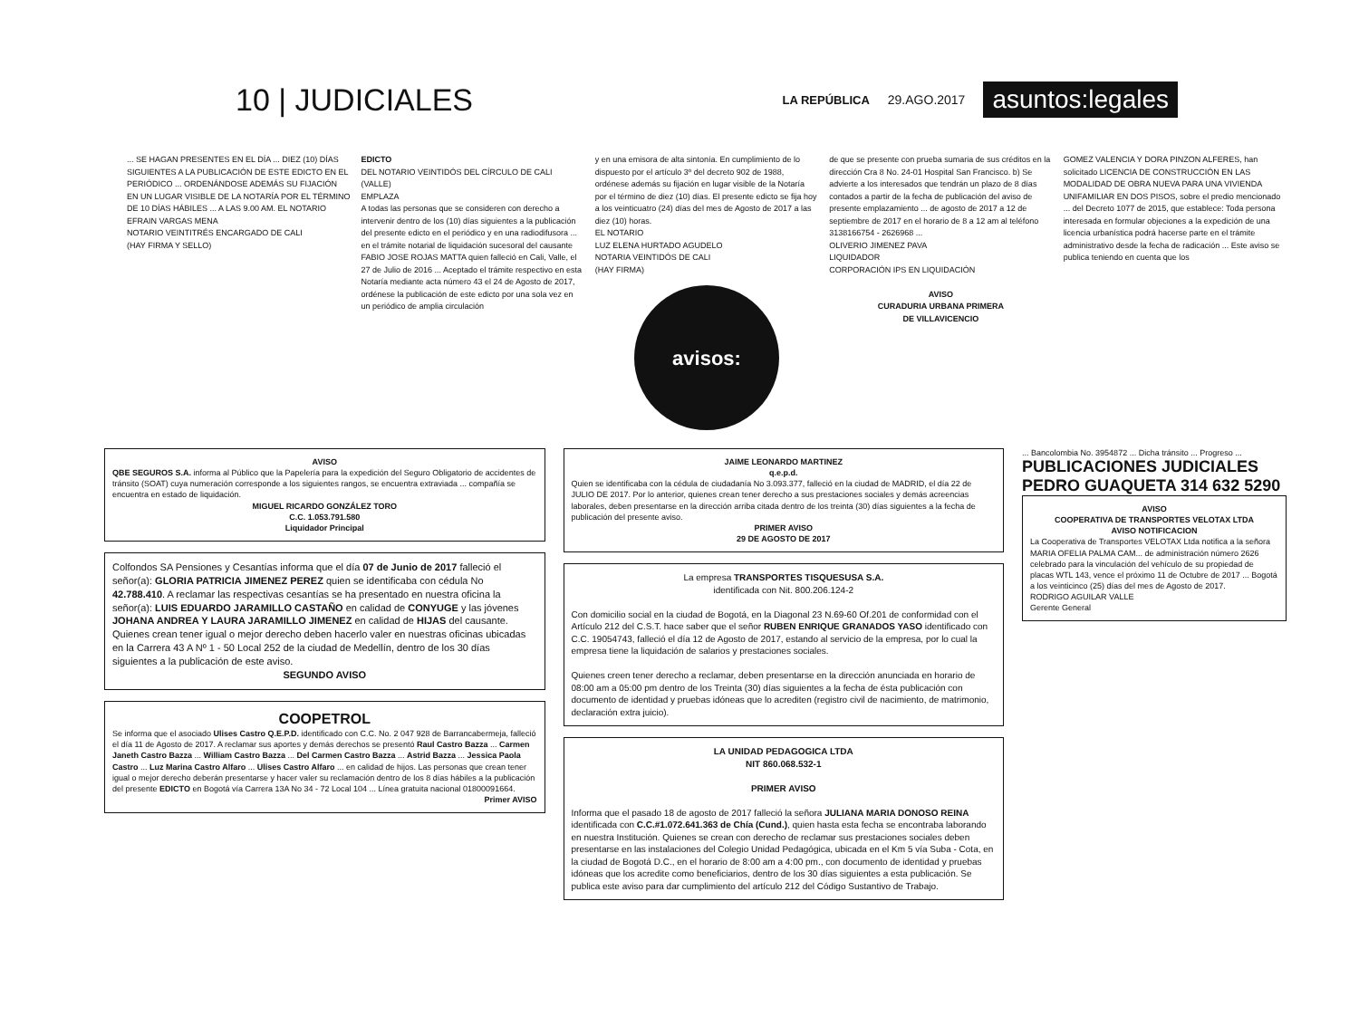10 | JUDICIALES
LA REPÚBLICA 29.AGO.2017 asuntos:legales
... SE HAGAN PRESENTES EN EL DÍA ... DIEZ (10) DÍAS SIGUIENTES A LA PUBLICACIÓN DE ESTE EDICTO EN EL PERIÓDICO ... ORDENÁNDOSE ADEMÁS SU FIJACIÓN EN UN LUGAR VISIBLE DE LA NOTARÍA POR EL TÉRMINO DE 10 DÍAS HÁBILES ... A LAS 9.00 AM. EL NOTARIO
EFRAIN VARGAS MENA
NOTARIO VEINTITRÉS ENCARGADO DE CALI
(HAY FIRMA Y SELLO)
EDICTO
DEL NOTARIO VEINTIDÓS DEL CÍRCULO DE CALI (VALLE)
EMPLAZA
A todas las personas que se consideren con derecho a intervenir dentro de los (10) días siguientes a la publicación del presente edicto en el periódico y en una radiodifusora ... en el trámite notarial de liquidación sucesoral del causante FABIO JOSE ROJAS MATTA quien falleció en Cali, Valle, el 27 de Julio de 2016 ... Aceptado el trámite respectivo en esta Notaría mediante acta número 43 el 24 de Agosto de 2017, ordénese la publicación de este edicto por una sola vez en un periódico de amplia circulación
y en una emisora de alta sintonía. En cumplimiento de lo dispuesto por el artículo 3º del decreto 902 de 1988, ordénese además su fijación en lugar visible de la Notaría por el término de diez (10) días. El presente edicto se fija hoy a los veinticuatro (24) días del mes de Agosto de 2017 a las diez (10) horas.
EL NOTARIO
LUZ ELENA HURTADO AGUDELO
NOTARIA VEINTIDÓS DE CALI
(HAY FIRMA)
avisos:
de que se presente con prueba sumaria de sus créditos en la dirección Cra 8 No. 24-01 Hospital San Francisco. b) Se advierte a los interesados que tendrán un plazo de 8 días contados a partir de la fecha de publicación del aviso de presente emplazamiento ... de agosto de 2017 a 12 de septiembre de 2017 en el horario de 8 a 12 am al teléfono 3138166754 - 2626968 ...
OLIVERIO JIMENEZ PAVA
LIQUIDADOR
CORPORACIÓN IPS EN LIQUIDACIÓN
AVISO
CURADURIA URBANA PRIMERA
DE VILLAVICENCIO
GOMEZ VALENCIA Y DORA PINZON ALFERES, han solicitado LICENCIA DE CONSTRUCCIÓN EN LAS MODALIDAD DE OBRA NUEVA PARA UNA VIVIENDA UNIFAMILIAR EN DOS PISOS, sobre el predio mencionado ... del Decreto 1077 de 2015, que establece: Toda persona interesada en formular objeciones a la expedición de una licencia urbanística podrá hacerse parte en el trámite administrativo desde la fecha de radicación ... Este aviso se publica teniendo en cuenta que los
AVISO
QBE SEGUROS S.A. informa al Público que la Papelería para la expedición del Seguro Obligatorio de accidentes de tránsito (SOAT) cuya numeración corresponde a los siguientes rangos, se encuentra extraviada ... compañía se encuentra en estado de liquidación.
MIGUEL RICARDO GONZÁLEZ TORO
C.C. 1.053.791.580
Liquidador Principal
Colfondos SA Pensiones y Cesantías informa que el día 07 de Junio de 2017 falleció el señor(a): GLORIA PATRICIA JIMENEZ PEREZ quien se identificaba con cédula No 42.788.410. A reclamar las respectivas cesantías se ha presentado en nuestra oficina la señor(a): LUIS EDUARDO JARAMILLO CASTAÑO en calidad de CONYUGE y las jóvenes JOHANA ANDREA Y LAURA JARAMILLO JIMENEZ en calidad de HIJAS del causante. Quienes crean tener igual o mejor derecho deben hacerlo valer en nuestras oficinas ubicadas en la Carrera 43 A Nº 1 - 50 Local 252 de la ciudad de Medellín, dentro de los 30 días siguientes a la publicación de este aviso.
SEGUNDO AVISO
COOPETROL
Se informa que el asociado Ulises Castro Q.E.P.D. identificado con C.C. No. 2 047 928 de Barrancabermeja, falleció el día 11 de Agosto de 2017. A reclamar sus aportes y demás derechos se presentó Raul Castro Bazza ... Carmen Janeth Castro Bazza ... William Castro Bazza ... Del Carmen Castro Bazza ... Astrid Bazza ... Jessica Paola Castro ... Luz Marina Castro Alfaro ... Ulises Castro Alfaro ... en calidad de hijos. Las personas que crean tener igual o mejor derecho deberán presentarse y hacer valer su reclamación dentro de los 8 días hábiles a la publicación del presente EDICTO en Bogotá vía Carrera 13A No 34 - 72 Local 104 ... Línea gratuita nacional 01800091664.
Primer AVISO
JAIME LEONARDO MARTINEZ
q.e.p.d.
Quien se identificaba con la cédula de ciudadanía No 3.093.377, falleció en la ciudad de MADRID, el día 22 de JULIO DE 2017. Por lo anterior, quienes crean tener derecho a sus prestaciones sociales y demás acreencias laborales, deben presentarse en la dirección arriba citada dentro de los treinta (30) días siguientes a la fecha de publicación del presente aviso.
PRIMER AVISO
29 DE AGOSTO DE 2017
La empresa TRANSPORTES TISQUESUSA S.A.
identificada con Nit. 800.206.124-2
Con domicilio social en la ciudad de Bogotá, en la Diagonal 23 N.69-60 Of.201 de conformidad con el Artículo 212 del C.S.T. hace saber que el señor RUBEN ENRIQUE GRANADOS YASO identificado con C.C. 19054743, falleció el día 12 de Agosto de 2017, estando al servicio de la empresa, por lo cual la empresa tiene la liquidación de salarios y prestaciones sociales.
Quienes creen tener derecho a reclamar, deben presentarse en la dirección anunciada en horario de 08:00 am a 05:00 pm dentro de los Treinta (30) días siguientes a la fecha de ésta publicación con documento de identidad y pruebas idóneas que lo acrediten (registro civil de nacimiento, de matrimonio, declaración extra juicio).
LA UNIDAD PEDAGOGICA LTDA
NIT 860.068.532-1
PRIMER AVISO
Informa que el pasado 18 de agosto de 2017 falleció la señora JULIANA MARIA DONOSO REINA identificada con C.C.#1.072.641.363 de Chía (Cund.), quien hasta esta fecha se encontraba laborando en nuestra Institución. Quienes se crean con derecho de reclamar sus prestaciones sociales deben presentarse en las instalaciones del Colegio Unidad Pedagógica, ubicada en el Km 5 vía Suba - Cota, en la ciudad de Bogotá D.C., en el horario de 8:00 am a 4:00 pm., con documento de identidad y pruebas idóneas que los acredite como beneficiarios, dentro de los 30 días siguientes a esta publicación. Se publica este aviso para dar cumplimiento del artículo 212 del Código Sustantivo de Trabajo.
... Bancolombia No. 3954872 ... Dicha tránsito ... Progreso ...
PUBLICACIONES JUDICIALES PEDRO GUAQUETA 314 632 5290
AVISO
COOPERATIVA DE TRANSPORTES VELOTAX LTDA
AVISO NOTIFICACION
La Cooperativa de Transportes VELOTAX Ltda notifica a la señora MARIA OFELIA PALMA CAM... de administración número 2626 celebrado para la vinculación del vehículo de su propiedad de placas WTL 143, vence el próximo 11 de Octubre de 2017 ... Bogotá a los veinticinco (25) días del mes de Agosto de 2017.
RODRIGO AGUILAR VALLE
Gerente General